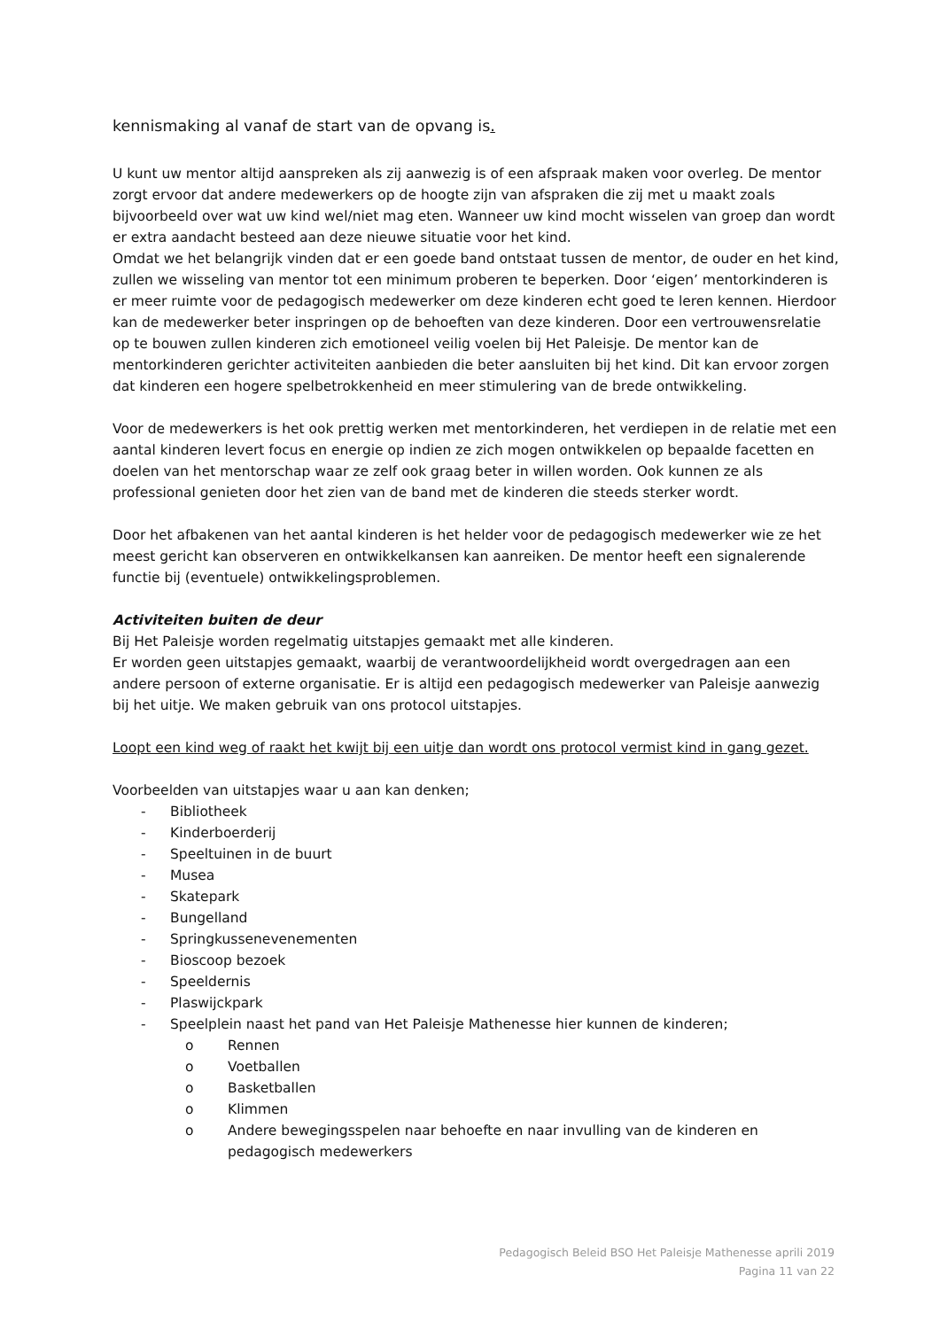kennismaking al vanaf de start van de opvang is.
U kunt uw mentor altijd aanspreken als zij aanwezig is of een afspraak maken voor overleg. De mentor zorgt ervoor dat andere medewerkers op de hoogte zijn van afspraken die zij met u maakt zoals bijvoorbeeld over wat uw kind wel/niet mag eten. Wanneer uw kind mocht wisselen van groep dan wordt er extra aandacht besteed aan deze nieuwe situatie voor het kind.
Omdat we het belangrijk vinden dat er een goede band ontstaat tussen de mentor, de ouder en het kind, zullen we wisseling van mentor tot een minimum proberen te beperken. Door ‘eigen’ mentorkinderen is er meer ruimte voor de pedagogisch medewerker om deze kinderen echt goed te leren kennen. Hierdoor kan de medewerker beter inspringen op de behoeften van deze kinderen. Door een vertrouwensrelatie op te bouwen zullen kinderen zich emotioneel veilig voelen bij Het Paleisje. De mentor kan de mentorkinderen gerichter activiteiten aanbieden die beter aansluiten bij het kind. Dit kan ervoor zorgen dat kinderen een hogere spelbetrokkenheid en meer stimulering van de brede ontwikkeling.
Voor de medewerkers is het ook prettig werken met mentorkinderen, het verdiepen in de relatie met een aantal kinderen levert focus en energie op indien ze zich mogen ontwikkelen op bepaalde facetten en doelen van het mentorschap waar ze zelf ook graag beter in willen worden. Ook kunnen ze als professional genieten door het zien van de band met de kinderen die steeds sterker wordt.
Door het afbakenen van het aantal kinderen is het helder voor de pedagogisch medewerker wie ze het meest gericht kan observeren en ontwikkelkansen kan aanreiken. De mentor heeft een signalerende functie bij (eventuele) ontwikkelingsproblemen.
Activiteiten buiten de deur
Bij Het Paleisje worden regelmatig uitstapjes gemaakt met alle kinderen.
Er worden geen uitstapjes gemaakt, waarbij de verantwoordelijkheid wordt overgedragen aan een andere persoon of externe organisatie. Er is altijd een pedagogisch medewerker van Paleisje aanwezig bij het uitje. We maken gebruik van ons protocol uitstapjes.
Loopt een kind weg of raakt het kwijt bij een uitje dan wordt ons protocol vermist kind in gang gezet.
Voorbeelden van uitstapjes waar u aan kan denken;
- Bibliotheek
- Kinderboerderij
- Speeltuinen in de buurt
- Musea
- Skatepark
- Bungelland
- Springkussenevenementen
- Bioscoop bezoek
- Speeldernis
- Plaswijckpark
- Speelplein naast het pand van Het Paleisje Mathenesse hier kunnen de kinderen;
o Rennen
o Voetballen
o Basketballen
o Klimmen
o Andere bewegingsspelen naar behoefte en naar invulling van de kinderen en pedagogisch medewerkers
Pedagogisch Beleid BSO Het Paleisje Mathenesse aprili 2019
Pagina 11 van 22